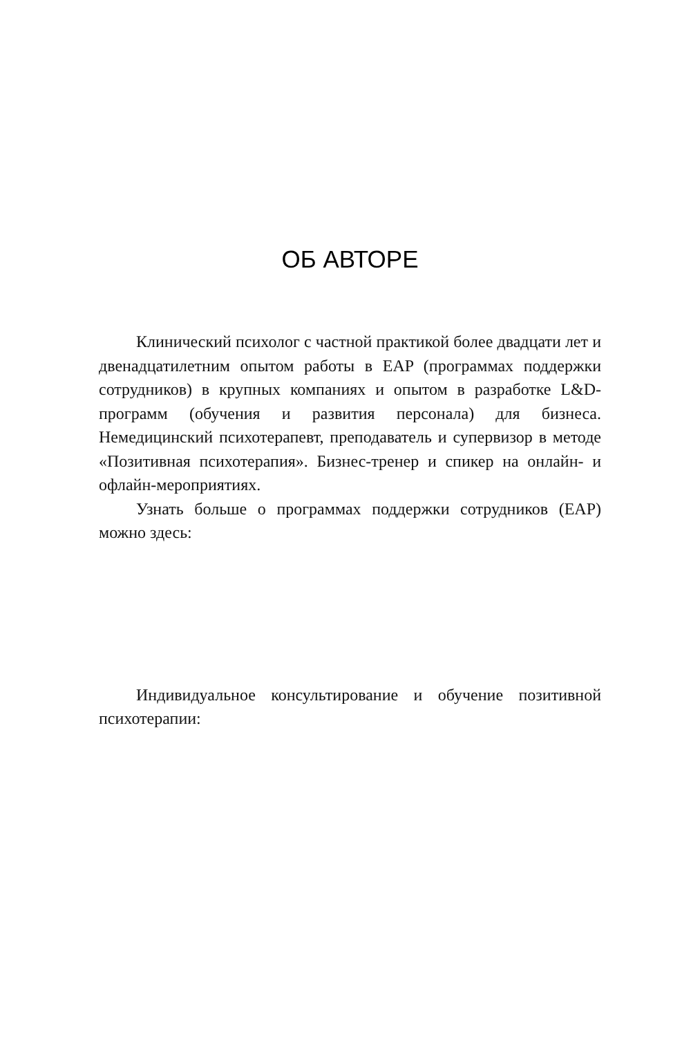ОБ АВТОРЕ
Клинический психолог с частной практикой более двадцати лет и двенадцатилетним опытом работы в EAP (программах поддержки сотрудников) в крупных компаниях и опытом в разработке L&D-программ (обучения и развития персонала) для бизнеса. Немедицинский психотерапевт, преподаватель и супервизор в методе «Позитивная психотерапия». Бизнес-тренер и спикер на онлайн- и офлайн-мероприятиях.
Узнать больше о программах поддержки сотрудников (EAP) можно здесь:
Индивидуальное консультирование и обучение позитивной психотерапии: